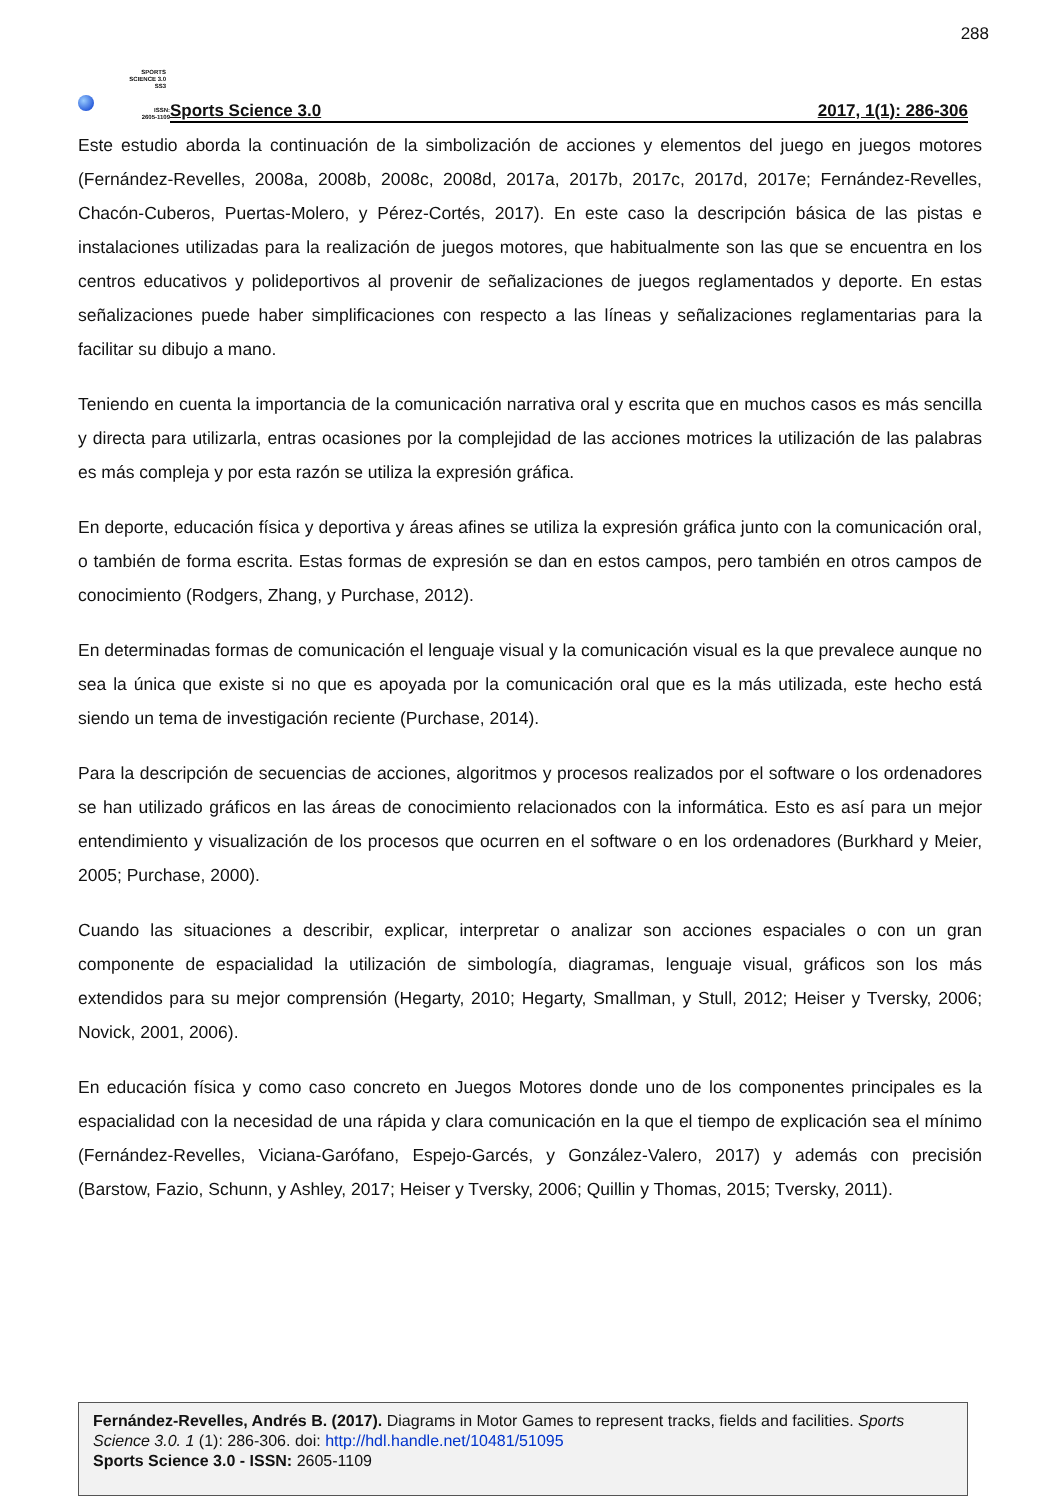288
SPORTS
SCIENCE 3.0
SS3
ISSN:
2605-1109
Sports Science 3.0 2017, 1(1): 286-306
Este estudio aborda la continuación de la simbolización de acciones y elementos del juego en juegos motores (Fernández-Revelles, 2008a, 2008b, 2008c, 2008d, 2017a, 2017b, 2017c, 2017d, 2017e; Fernández-Revelles, Chacón-Cuberos, Puertas-Molero, y Pérez-Cortés, 2017). En este caso la descripción básica de las pistas e instalaciones utilizadas para la realización de juegos motores, que habitualmente son las que se encuentra en los centros educativos y polideportivos al provenir de señalizaciones de juegos reglamentados y deporte. En estas señalizaciones puede haber simplificaciones con respecto a las líneas y señalizaciones reglamentarias para la facilitar su dibujo a mano.
Teniendo en cuenta la importancia de la comunicación narrativa oral y escrita que en muchos casos es más sencilla y directa para utilizarla, entras ocasiones por la complejidad de las acciones motrices la utilización de las palabras es más compleja y por esta razón se utiliza la expresión gráfica.
En deporte, educación física y deportiva y áreas afines se utiliza la expresión gráfica junto con la comunicación oral, o también de forma escrita. Estas formas de expresión se dan en estos campos, pero también en otros campos de conocimiento (Rodgers, Zhang, y Purchase, 2012).
En determinadas formas de comunicación el lenguaje visual y la comunicación visual es la que prevalece aunque no sea la única que existe si no que es apoyada por la comunicación oral que es la más utilizada, este hecho está siendo un tema de investigación reciente (Purchase, 2014).
Para la descripción de secuencias de acciones, algoritmos y procesos realizados por el software o los ordenadores se han utilizado gráficos en las áreas de conocimiento relacionados con la informática. Esto es así para un mejor entendimiento y visualización de los procesos que ocurren en el software o en los ordenadores (Burkhard y Meier, 2005; Purchase, 2000).
Cuando las situaciones a describir, explicar, interpretar o analizar son acciones espaciales o con un gran componente de espacialidad la utilización de simbología, diagramas, lenguaje visual, gráficos son los más extendidos para su mejor comprensión (Hegarty, 2010; Hegarty, Smallman, y Stull, 2012; Heiser y Tversky, 2006; Novick, 2001, 2006).
En educación física y como caso concreto en Juegos Motores donde uno de los componentes principales es la espacialidad con la necesidad de una rápida y clara comunicación en la que el tiempo de explicación sea el mínimo (Fernández-Revelles, Viciana-Garófano, Espejo-Garcés, y González-Valero, 2017) y además con precisión (Barstow, Fazio, Schunn, y Ashley, 2017; Heiser y Tversky, 2006; Quillin y Thomas, 2015; Tversky, 2011).
Fernández-Revelles, Andrés B. (2017). Diagrams in Motor Games to represent tracks, fields and facilities. Sports Science 3.0. 1 (1): 286-306. doi: http://hdl.handle.net/10481/51095
Sports Science 3.0 - ISSN: 2605-1109